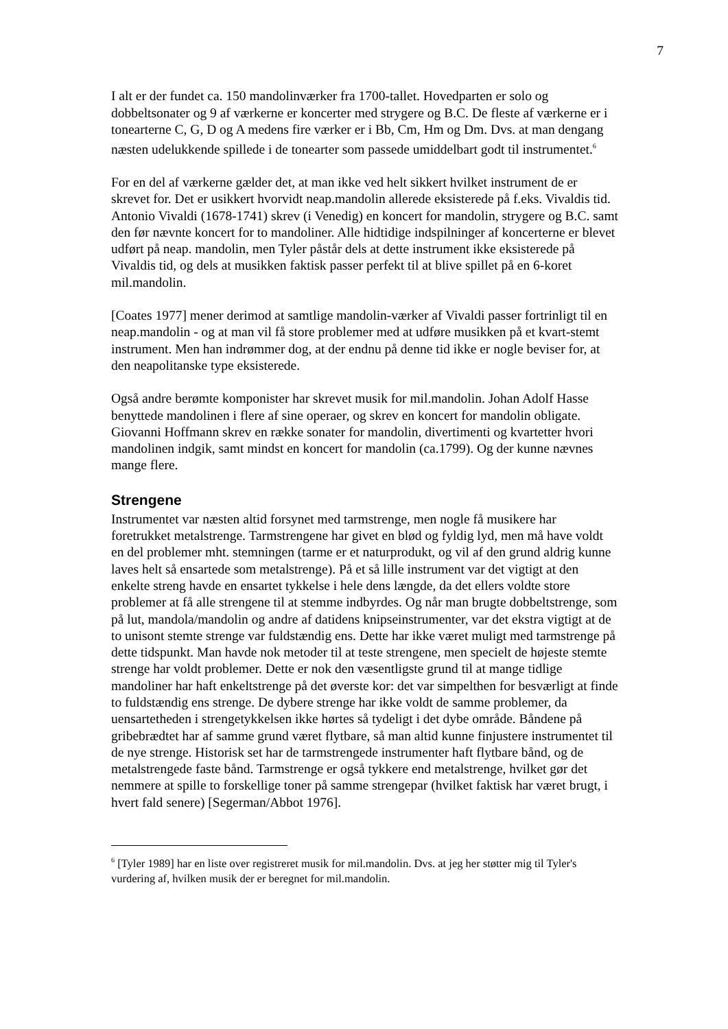7
I alt er der fundet ca. 150 mandolinværker fra 1700-tallet. Hovedparten er solo og dobbeltsonater og 9 af værkerne er koncerter med strygere og B.C. De fleste af værkerne er i tonearterne C, G, D og A medens fire værker er i Bb, Cm, Hm og Dm. Dvs. at man dengang næsten udelukkende spillede i de tonearter som passede umiddelbart godt til instrumentet.<sup>6</sup>
For en del af værkerne gælder det, at man ikke ved helt sikkert hvilket instrument de er skrevet for. Det er usikkert hvorvidt neap.mandolin allerede eksisterede på f.eks. Vivaldis tid. Antonio Vivaldi (1678-1741) skrev (i Venedig) en koncert for mandolin, strygere og B.C. samt den før nævnte koncert for to mandoliner. Alle hidtidige indspilninger af koncerterne er blevet udført på neap. mandolin, men Tyler påstår dels at dette instrument ikke eksisterede på Vivaldis tid, og dels at musikken faktisk passer perfekt til at blive spillet på en 6-koret mil.mandolin.
[Coates 1977] mener derimod at samtlige mandolin-værker af Vivaldi passer fortrinligt til en neap.mandolin - og at man vil få store problemer med at udføre musikken på et kvart-stemt instrument. Men han indrømmer dog, at der endnu på denne tid ikke er nogle beviser for, at den neapolitanske type eksisterede.
Også andre berømte komponister har skrevet musik for mil.mandolin. Johan Adolf Hasse benyttede mandolinen i flere af sine operaer, og skrev en koncert for mandolin obligate. Giovanni Hoffmann skrev en række sonater for mandolin, divertimenti og kvartetter hvori mandolinen indgik, samt mindst en koncert for mandolin (ca.1799). Og der kunne nævnes mange flere.
Strengene
Instrumentet var næsten altid forsynet med tarmstrenge, men nogle få musikere har foretrukket metalstrenge. Tarmstrengene har givet en blød og fyldig lyd, men må have voldt en del problemer mht. stemningen (tarme er et naturprodukt, og vil af den grund aldrig kunne laves helt så ensartede som metalstrenge). På et så lille instrument var det vigtigt at den enkelte streng havde en ensartet tykkelse i hele dens længde, da det ellers voldte store problemer at få alle strengene til at stemme indbyrdes. Og når man brugte dobbeltstrenge, som på lut, mandola/mandolin og andre af datidens knipseinstrumenter, var det ekstra vigtigt at de to unisont stemte strenge var fuldstændig ens. Dette har ikke været muligt med tarmstrenge på dette tidspunkt. Man havde nok metoder til at teste strengene, men specielt de højeste stemte strenge har voldt problemer. Dette er nok den væsentligste grund til at mange tidlige mandoliner har haft enkeltstrenge på det øverste kor: det var simpelthen for besværligt at finde to fuldstændig ens strenge. De dybere strenge har ikke voldt de samme problemer, da uensartetheden i strengetykkelsen ikke hørtes så tydeligt i det dybe område. Båndene på gribebrædtet har af samme grund været flytbare, så man altid kunne finjustere instrumentet til de nye strenge. Historisk set har de tarmstrengede instrumenter haft flytbare bånd, og de metalstrengede faste bånd. Tarmstrenge er også tykkere end metalstrenge, hvilket gør det nemmere at spille to forskellige toner på samme strengepar (hvilket faktisk har været brugt, i hvert fald senere) [Segerman/Abbot 1976].
<sup>6</sup> [Tyler 1989] har en liste over registreret musik for mil.mandolin. Dvs. at jeg her støtter mig til Tyler's vurdering af, hvilken musik der er beregnet for mil.mandolin.